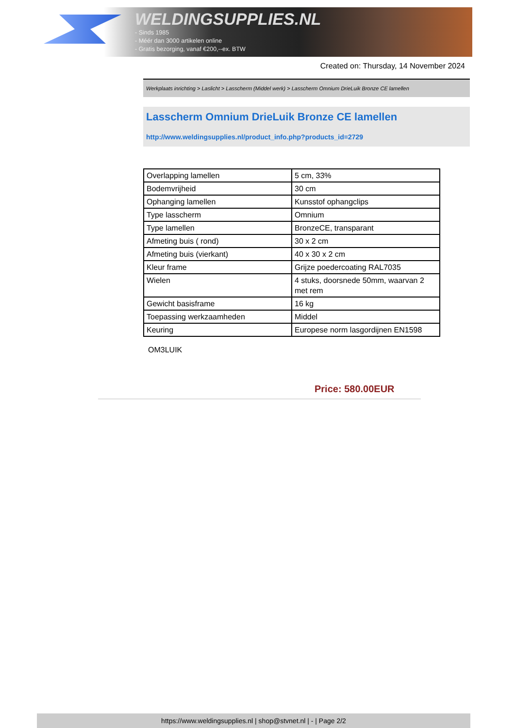WELDINGSUPPLIES.NL
- Sinds 1985
- Méér dan 3000 artikelen online
- Gratis bezorging, vanaf €200,--ex. BTW
Created on: Thursday, 14 November 2024
Werkplaats inrichting > Laslicht > Lasscherm (Middel werk) > Lasscherm Omnium DrieLuik Bronze CE lamellen
Lasscherm Omnium DrieLuik Bronze CE lamellen
http://www.weldingsupplies.nl/product_info.php?products_id=2729
| Overlapping lamellen | 5 cm, 33% |
| Bodemvrijheid | 30 cm |
| Ophanging lamellen | Kunsstof ophangclips |
| Type lasscherm | Omnium |
| Type lamellen | BronzeCE, transparant |
| Afmeting buis ( rond) | 30 x 2 cm |
| Afmeting buis (vierkant) | 40 x 30 x 2 cm |
| Kleur frame | Grijze poedercoating RAL7035 |
| Wielen | 4 stuks, doorsnede 50mm, waarvan 2 met rem |
| Gewicht basisframe | 16 kg |
| Toepassing werkzaamheden | Middel |
| Keuring | Europese norm lasgordijnen EN1598 |
OM3LUIK
Price: 580.00EUR
https://www.weldingsupplies.nl | shop@stvnet.nl | - | Page 2/2